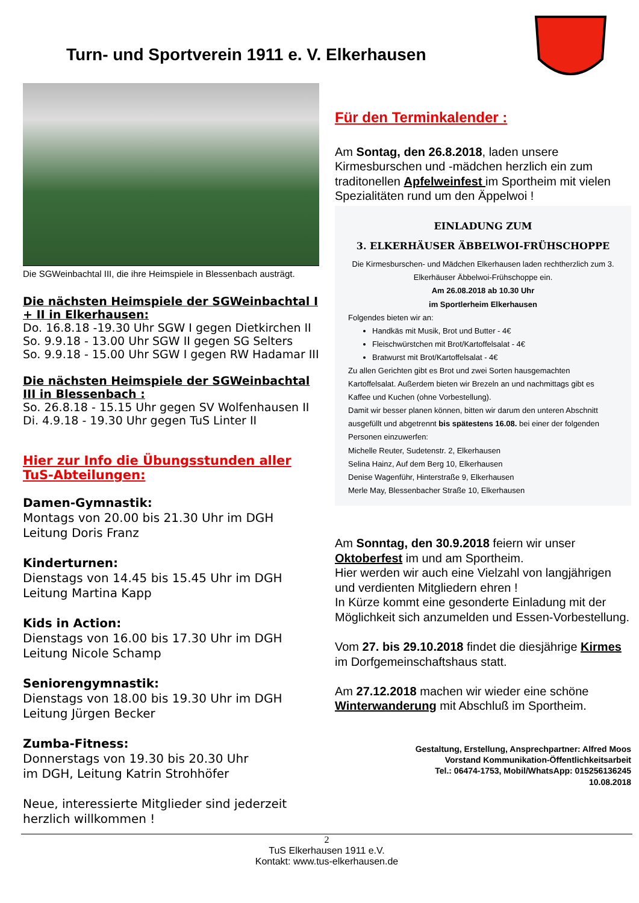Turn- und Sportverein 1911 e. V. Elkerhausen
Die SGWeinbachtal III, die ihre Heimspiele in Blessenbach austrägt.
Die nächsten Heimspiele der SGWeinbachtal I + II in Elkerhausen:
Do. 16.8.18 -19.30 Uhr SGW I gegen Dietkirchen II
So. 9.9.18 - 13.00 Uhr SGW II gegen SG Selters
So. 9.9.18 - 15.00 Uhr SGW I gegen RW Hadamar III
Die nächsten Heimspiele der SGWeinbachtal III in Blessenbach :
So. 26.8.18 - 15.15 Uhr gegen SV Wolfenhausen II
Di. 4.9.18 - 19.30 Uhr gegen TuS Linter II
Hier zur Info die Übungsstunden aller TuS-Abteilungen:
Damen-Gymnastik:
Montags von 20.00 bis 21.30 Uhr im DGH
Leitung Doris Franz
Kinderturnen:
Dienstags von 14.45 bis 15.45 Uhr im DGH
Leitung Martina Kapp
Kids in Action:
Dienstags von 16.00 bis 17.30 Uhr im DGH
Leitung Nicole Schamp
Seniorengymnastik:
Dienstags von 18.00 bis 19.30 Uhr im DGH
Leitung Jürgen Becker
Zumba-Fitness:
Donnerstags von 19.30 bis 20.30 Uhr
im DGH, Leitung Katrin Strohhöfer
Neue, interessierte Mitglieder sind jederzeit herzlich willkommen !
Für den Terminkalender :
Am Sontag, den 26.8.2018, laden unsere Kirmesburschen und -mädchen herzlich ein zum traditonellen Apfelweinfest im Sportheim mit vielen Spezialitäten rund um den Äppelwoi !
EINLADUNG ZUM
3. ELKERHÄUSER ÄBBELWOI-FRÜHSCHOPPE
Die Kirmesburschen- und Mädchen Elkerhausen laden rechtherzlich zum 3. Elkerhäuser Äbbelwoi-Frühschoppe ein.
Am 26.08.2018 ab 10.30 Uhr
im Sportlerheim Elkerhausen
Folgendes bieten wir an:
Handkäs mit Musik, Brot und Butter - 4€
Fleischwürstchen mit Brot/Kartoffelsalat - 4€
Bratwurst mit Brot/Kartoffelsalat - 4€
Zu allen Gerichten gibt es Brot und zwei Sorten hausgemachten Kartoffelsalat. Außerdem bieten wir Brezeln an und nachmittags gibt es Kaffee und Kuchen (ohne Vorbestellung).
Damit wir besser planen können, bitten wir darum den unteren Abschnitt ausgefüllt und abgetrennt bis spätestens 16.08. bei einer der folgenden Personen einzuwerfen:
Michelle Reuter, Sudetenstr. 2, Elkerhausen
Selina Hainz, Auf dem Berg 10, Elkerhausen
Denise Wagenführ, Hinterstraße 9, Elkerhausen
Merle May, Blessenbacher Straße 10, Elkerhausen
Am Sonntag, den 30.9.2018 feiern wir unser Oktoberfest im und am Sportheim.
Hier werden wir auch eine Vielzahl von langjährigen und verdienten Mitgliedern ehren !
In Kürze kommt eine gesonderte Einladung mit der Möglichkeit sich anzumelden und Essen-Vorbestellung.
Vom 27. bis 29.10.2018 findet die diesjährige Kirmes im Dorfgemeinschaftshaus statt.
Am 27.12.2018 machen wir wieder eine schöne Winterwanderung mit Abschluß im Sportheim.
Gestaltung, Erstellung, Ansprechpartner: Alfred Moos
Vorstand Kommunikation-Öffentlichkeitsarbeit
Tel.: 06474-1753, Mobil/WhatsApp: 015256136245
10.08.2018
2
TuS Elkerhausen 1911 e.V.
Kontakt: www.tus-elkerhausen.de